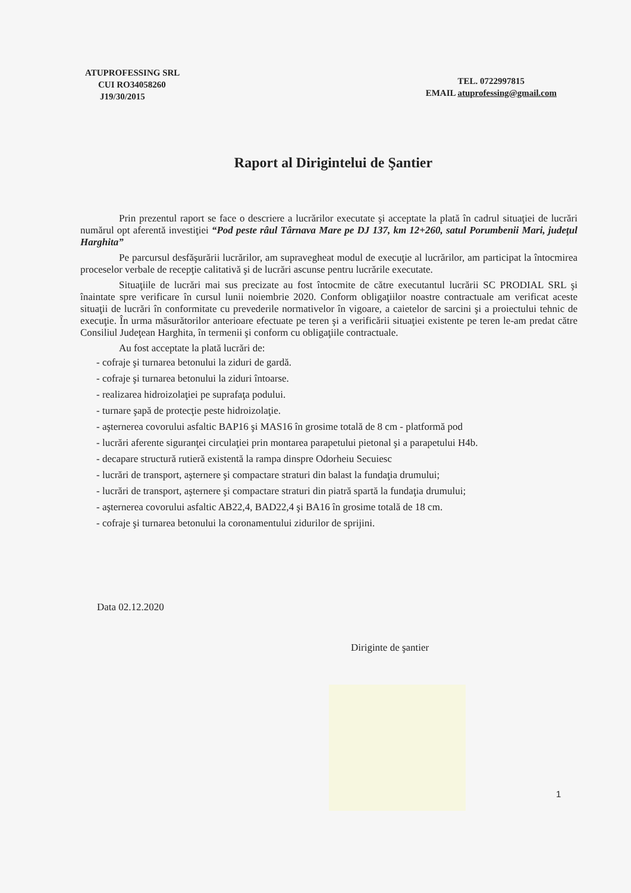ATUPROFESSING SRL
CUI RO34058260
J19/30/2015
TEL. 0722997815
EMAIL atuprofessing@gmail.com
Raport al Dirigintelui de Şantier
Prin prezentul raport se face o descriere a lucrărilor executate şi acceptate la plată în cadrul situaţiei de lucrări numărul opt aferentă investiţiei “Pod peste râul Târnava Mare pe DJ 137, km 12+260, satul Porumbenii Mari, judeţul Harghita”
Pe parcursul desfăşurării lucrărilor, am supravegheat modul de execuţie al lucrărilor, am participat la întocmirea proceselor verbale de recepţie calitativă şi de lucrări ascunse pentru lucrările executate.
Situaţiile de lucrări mai sus precizate au fost întocmite de către executantul lucrării SC PRODIAL SRL şi înaintate spre verificare în cursul lunii noiembrie 2020. Conform obligaţiilor noastre contractuale am verificat aceste situaţii de lucrări în conformitate cu prevederile normativelor în vigoare, a caietelor de sarcini şi a proiectului tehnic de execuţie. În urma măsurătorilor anterioare efectuate pe teren şi a verificării situaţiei existente pe teren le-am predat către Consiliul Judeţean Harghita, în termenii şi conform cu obligaţiile contractuale.
Au fost acceptate la plată lucrări de:
- cofraje şi turnarea betonului la ziduri de gardă.
- cofraje şi turnarea betonului la ziduri întoarse.
- realizarea hidroizolaţiei pe suprafaţa podului.
- turnare şapă de protecţie peste hidroizolaţie.
- aşternerea covorului asfaltic BAP16 şi MAS16 în grosime totală de 8 cm - platformă pod
- lucrări aferente siguranţei circulaţiei prin montarea parapetului pietonal şi a parapetului H4b.
- decapare structură rutieră existentă la rampa dinspre Odorheiu Secuiesc
- lucrări de transport, aşternere şi compactare straturi din balast la fundaţia drumului;
- lucrări de transport, aşternere şi compactare straturi din piatră spartă la fundaţia drumului;
- aşternerea covorului asfaltic AB22,4, BAD22,4 şi BA16 în grosime totală de 18 cm.
- cofraje şi turnarea betonului la coronamentului zidurilor de sprijini.
Data 02.12.2020
Diriginte de şantier
1